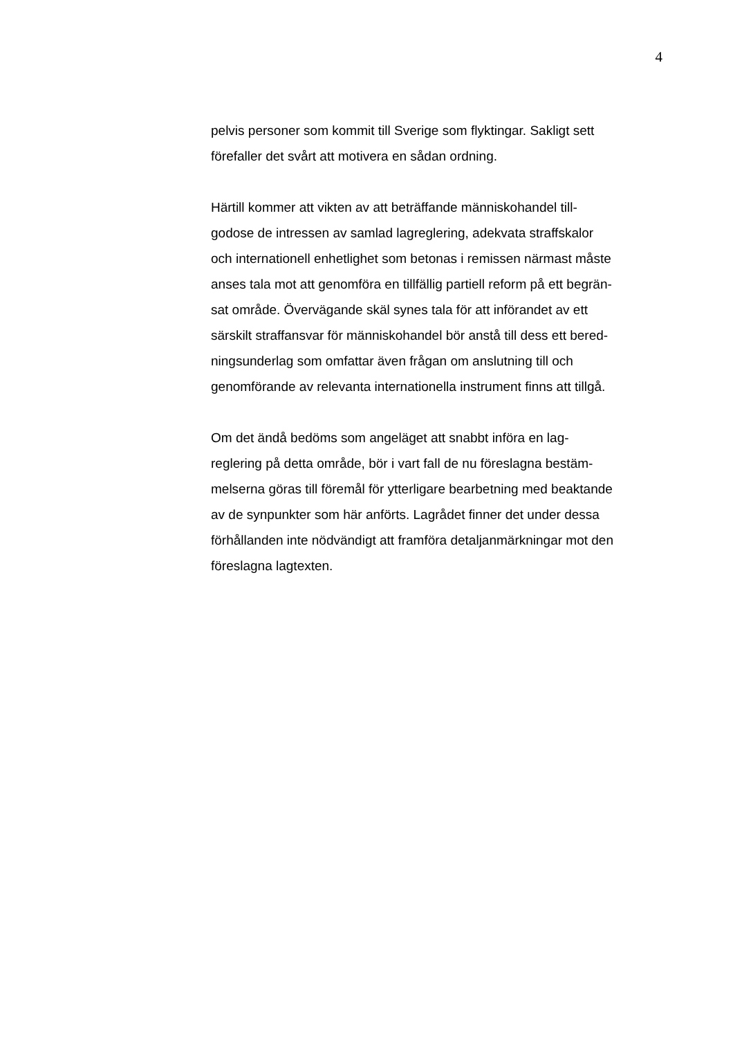4
pelvis personer som kommit till Sverige som flyktingar. Sakligt sett
förefaller det svårt att motivera en sådan ordning.
Härtill kommer att vikten av att beträffande människohandel till-
godose de intressen av samlad lagreglering, adekvata straffskalor
och internationell enhetlighet som betonas i remissen närmast måste
anses tala mot att genomföra en tillfällig partiell reform på ett begrän-
sat område. Övervägande skäl synes tala för att införandet av ett
särskilt straffansvar för människohandel bör anstå till dess ett bered-
ningsunderlag som omfattar även frågan om anslutning till och
genomförande av relevanta internationella instrument finns att tillgå.
Om det ändå bedöms som angeläget att snabbt införa en lag-
reglering på detta område, bör i vart fall de nu föreslagna bestäm-
melserna göras till föremål för ytterligare bearbetning med beaktande
av de synpunkter som här anförts. Lagrådet finner det under dessa
förhållanden inte nödvändigt att framföra detaljanmärkningar mot den
föreslagna lagtexten.